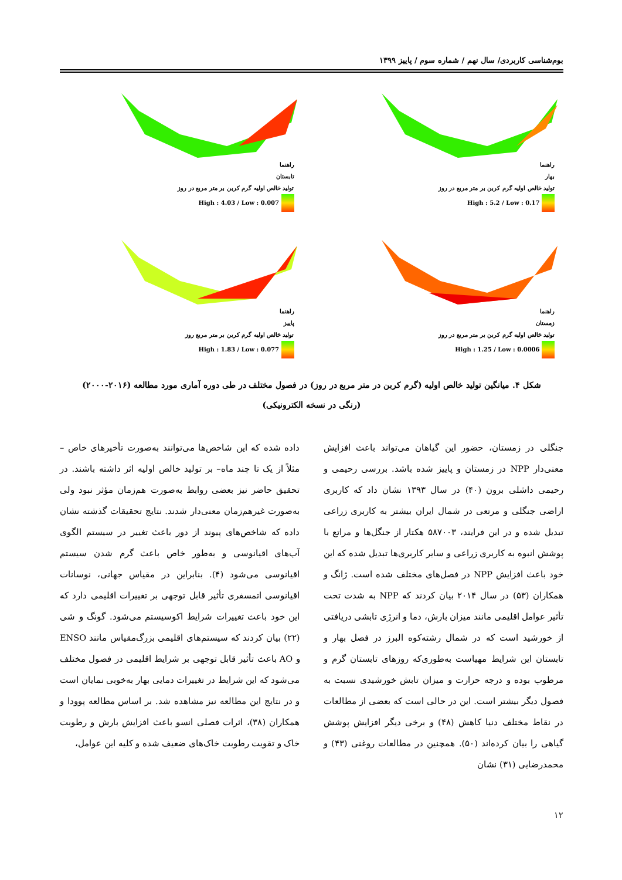بوم‌شناسی کاربردی/ سال نهم / شماره سوم / پاییز ۱۳۹۹
راهنما
بهار
تولید خالص اولیه گرم کربن بر متر مربع در روز
High : 5.2 / Low : 0.17
راهنما
تابستان
تولید خالص اولیه گرم کربن بر متر مربع در روز
High : 4.03 / Low : 0.007
راهنما
زمستان
تولید خالص اولیه گرم کربن بر متر مربع در روز
High : 1.25 / Low : 0.0006
راهنما
پاییز
تولید خالص اولیه گرم کربن بر متر مربع روز
High : 1.83 / Low : 0.077
شکل ۴. میانگین تولید خالص اولیه (گرم کربن در متر مربع در روز) در فصول مختلف در طی دوره آماری مورد مطالعه (۲۰۱۶-۲۰۰۰)
(رنگی در نسخه الکترونیکی)
جنگلی در زمستان، حضور این گیاهان می‌تواند باعث افزایش معنی‌دار NPP در زمستان و پاییز شده باشد. بررسی رحیمی و رحیمی داشلی برون (۴۰) در سال ۱۳۹۳ نشان داد که کاربری اراضی جنگلی و مرتعی در شمال ایران بیشتر به کاربری زراعی تبدیل شده و در این فرایند، ۵۸۷۰۰۳ هکتار از جنگل‌ها و مراتع با پوشش انبوه به کاربری زراعی و سایر کاربری‌ها تبدیل شده که این خود باعث افزایش NPP در فصل‌های مختلف شده است. ژانگ و همکاران (۵۳) در سال ۲۰۱۴ بیان کردند که NPP به شدت تحت تأثیر عوامل اقلیمی مانند میزان بارش، دما و انرژی تابشی دریافتی از خورشید است که در شمال رشته‌کوه البرز در فصل بهار و تابستان این شرایط مهیاست به‌طوری‌که روزهای تابستان گرم و مرطوب بوده و درجه حرارت و میزان تابش خورشیدی نسبت به فصول دیگر بیشتر است. این در حالی است که بعضی از مطالعات در نقاط مختلف دنیا کاهش (۴۸) و برخی دیگر افزایش پوشش گیاهی را بیان کرده‌اند (۵۰). همچنین در مطالعات روغنی (۴۳) و محمدرضایی (۳۱) نشان
داده شده که این شاخص‌ها می‌توانند به‌صورت تأخیرهای خاص –مثلاً از یک تا چند ماه– بر تولید خالص اولیه اثر داشته باشند. در تحقیق حاضر نیز بعضی روابط به‌صورت هم‌زمان مؤثر نبود ولی به‌صورت غیرهم‌زمان معنی‌دار شدند. نتایج تحقیقات گذشته نشان داده که شاخص‌های پیوند از دور باعث تغییر در سیستم الگوی آب‌های اقیانوسی و به‌طور خاص باعث گرم شدن سیستم اقیانوسی می‌شود (۴). بنابراین در مقیاس جهانی، نوسانات اقیانوسی اتمسفری تأثیر قابل توجهی بر تغییرات اقلیمی دارد که این خود باعث تغییرات شرایط اکوسیستم می‌شود. گونگ و شی (۲۲) بیان کردند که سیستم‌های اقلیمی بزرگ‌مقیاس مانند ENSO و AO باعث تأثیر قابل توجهی بر شرایط اقلیمی در فصول مختلف می‌شود که این شرایط در تغییرات دمایی بهار به‌خوبی نمایان است و در نتایج این مطالعه نیز مشاهده شد. بر اساس مطالعه پوودا و همکاران (۳۸)، اثرات فصلی انسو باعث افزایش بارش و رطوبت خاک و تقویت رطوبت خاک‌های ضعیف شده و کلیه این عوامل،
۱۲